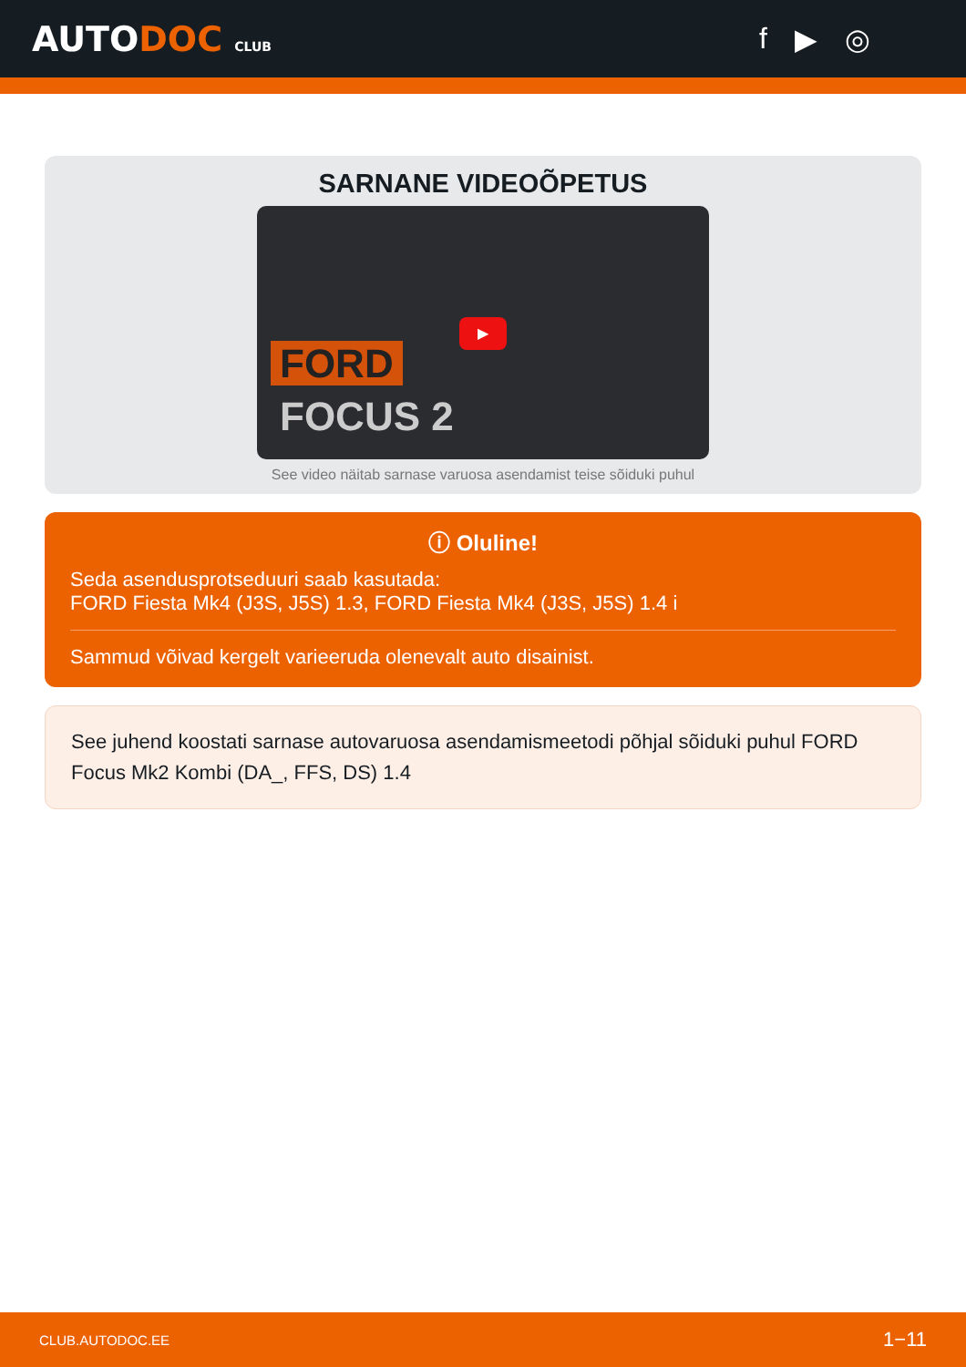AUTODOC CLUB
f ▶ ◎
SARNANE VIDEOÕPETUS
▶
FORD
FOCUS 2
See video näitab sarnase varuosa asendamist teise sõiduki puhul
ⓘ Oluline!
Seda asendusprotseduuri saab kasutada:
FORD Fiesta Mk4 (J3S, J5S) 1.3, FORD Fiesta Mk4 (J3S, J5S) 1.4 i
Sammud võivad kergelt varieeruda olenevalt auto disainist.
See juhend koostati sarnase autovaruosa asendamismeetodi põhjal sõiduki puhul FORD Focus Mk2 Kombi (DA_, FFS, DS) 1.4
CLUB.AUTODOC.EE 1−11